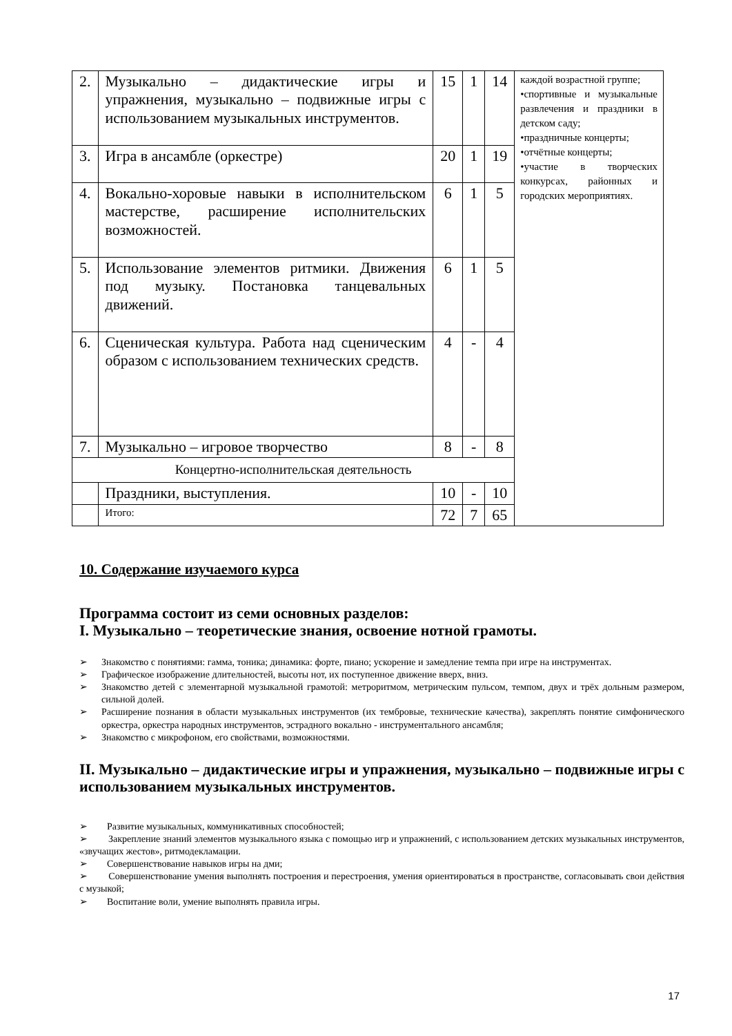| 2. | Музыкально – дидактические игры и упражнения, музыкально – подвижные игры с использованием музыкальных инструментов. | 15 | 1 | 14 | каждой возрастной группе; •спортивные и музыкальные развлечения и праздники в детском саду; •праздничные концерты; •отчётные концерты; •участие в творческих конкурсах, районных и городских мероприятиях. |
| 3. | Игра в ансамбле (оркестре) | 20 | 1 | 19 | |
| 4. | Вокально-хоровые навыки в исполнительском мастерстве, расширение исполнительских возможностей. | 6 | 1 | 5 | |
| 5. | Использование элементов ритмики. Движения под музыку. Постановка танцевальных движений. | 6 | 1 | 5 | |
| 6. | Сценическая культура. Работа над сценическим образом с использованием технических средств. | 4 | - | 4 | |
| 7. | Музыкально – игровое творчество | 8 | - | 8 | |
| Концертно-исполнительская деятельность | | | | | |
| | Праздники, выступления. | 10 | - | 10 | |
| | Итого: | 72 | 7 | 65 | |
10. Содержание изучаемого курса
Программа состоит из семи основных разделов:
I. Музыкально – теоретические знания, освоение нотной грамоты.
➢ Знакомство с понятиями: гамма, тоника; динамика: форте, пиано; ускорение и замедление темпа при игре на инструментах.
➢ Графическое изображение длительностей, высоты нот, их поступенное движение вверх, вниз.
➢ Знакомство детей с элементарной музыкальной грамотой: метроритмом, метрическим пульсом, темпом, двух и трёх дольным размером, сильной долей.
➢ Расширение познания в области музыкальных инструментов (их тембровые, технические качества), закреплять понятие симфонического оркестра, оркестра народных инструментов, эстрадного вокально - инструментального ансамбля;
➢ Знакомство с микрофоном, его свойствами, возможностями.
II. Музыкально – дидактические игры и упражнения, музыкально – подвижные игры с использованием музыкальных инструментов.
➢ Развитие музыкальных, коммуникативных способностей;
➢ Закрепление знаний элементов музыкального языка с помощью игр и упражнений, с использованием детских музыкальных инструментов, «звучащих жестов», ритмодекламации.
➢ Совершенствование навыков игры на дми;
➢ Совершенствование умения выполнять построения и перестроения, умения ориентироваться в пространстве, согласовывать свои действия с музыкой;
➢ Воспитание воли, умение выполнять правила игры.
17